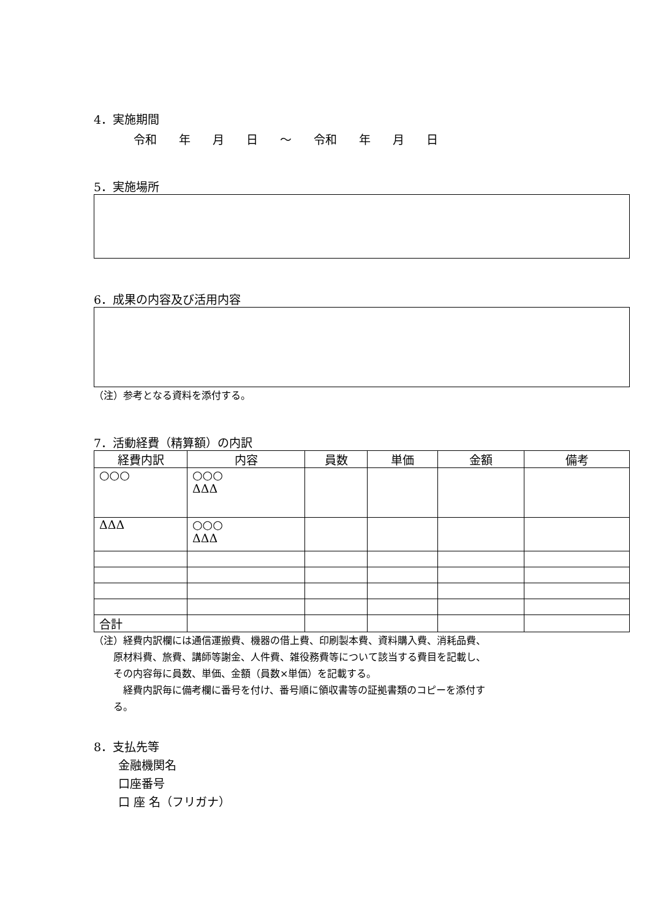4．実施期間
令和 年 月 日 ～ 令和 年 月 日
5．実施場所
6．成果の内容及び活用内容
（注）参考となる資料を添付する。
7．活動経費（精算額）の内訳
| 経費内訳 | 内容 | 員数 | 単価 | 金額 | 備考 |
| --- | --- | --- | --- | --- | --- |
| ○○○ | ○○○ ΔΔΔ | | | | |
| ΔΔΔ | ○○○ ΔΔΔ | | | | |
| 合計 | | | | | |
（注）経費内訳欄には通信運搬費、機器の借上費、印刷製本費、資料購入費、消耗品費、
　　原材料費、旅費、講師等謝金、人件費、雑役務費等について該当する費目を記載し、
　　その内容毎に員数、単価、金額（員数×単価）を記載する。
　　　経費内訳毎に備考欄に番号を付け、番号順に領収書等の証拠書類のコピーを添付す
　　る。
8．支払先等
金融機関名
口座番号
口 座 名（フリガナ）